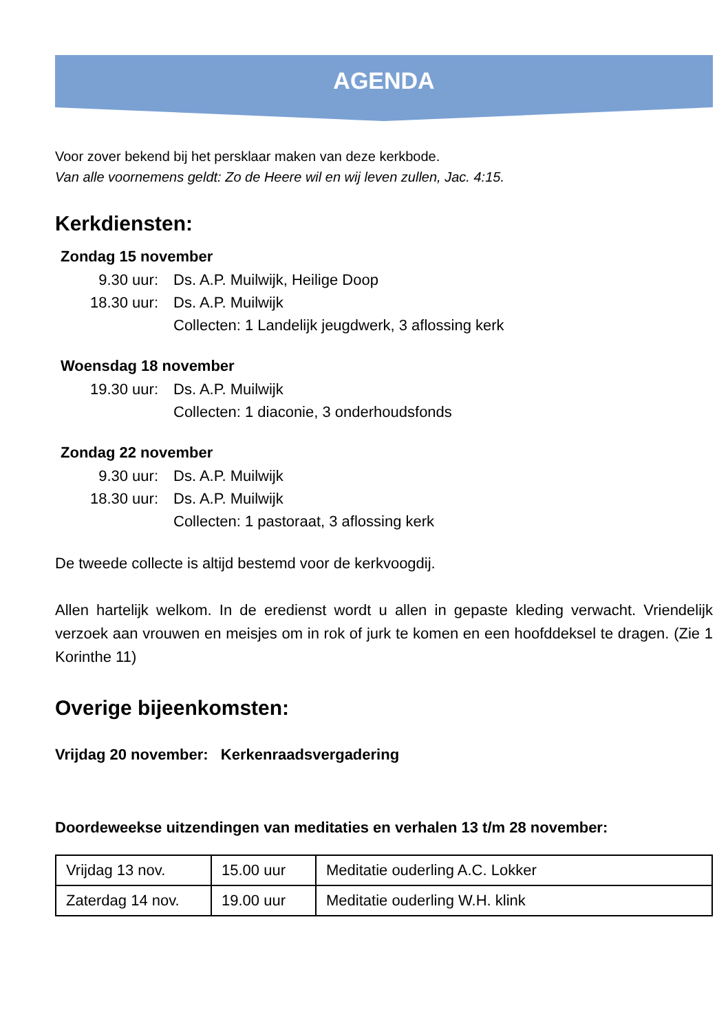AGENDA
Voor zover bekend bij het persklaar maken van deze kerkbode.
Van alle voornemens geldt: Zo de Heere wil en wij leven zullen, Jac. 4:15.
Kerkdiensten:
Zondag 15 november
9.30 uur: Ds. A.P. Muilwijk, Heilige Doop
18.30 uur: Ds. A.P. Muilwijk
Collecten: 1 Landelijk jeugdwerk, 3 aflossing kerk
Woensdag 18 november
19.30 uur: Ds. A.P. Muilwijk
Collecten: 1 diaconie, 3 onderhoudsfonds
Zondag 22 november
9.30 uur: Ds. A.P. Muilwijk
18.30 uur: Ds. A.P. Muilwijk
Collecten: 1 pastoraat, 3 aflossing kerk
De tweede collecte is altijd bestemd voor de kerkvoogdij.
Allen hartelijk welkom. In de eredienst wordt u allen in gepaste kleding verwacht. Vriendelijk verzoek aan vrouwen en meisjes om in rok of jurk te komen en een hoofddeksel te dragen. (Zie 1 Korinthe 11)
Overige bijeenkomsten:
Vrijdag 20 november: Kerkenraadsvergadering
Doordeweekse uitzendingen van meditaties en verhalen 13 t/m 28 november:
| Vrijdag 13 nov. | 15.00 uur | Meditatie ouderling A.C. Lokker |
| Zaterdag 14 nov. | 19.00 uur | Meditatie ouderling W.H. klink |